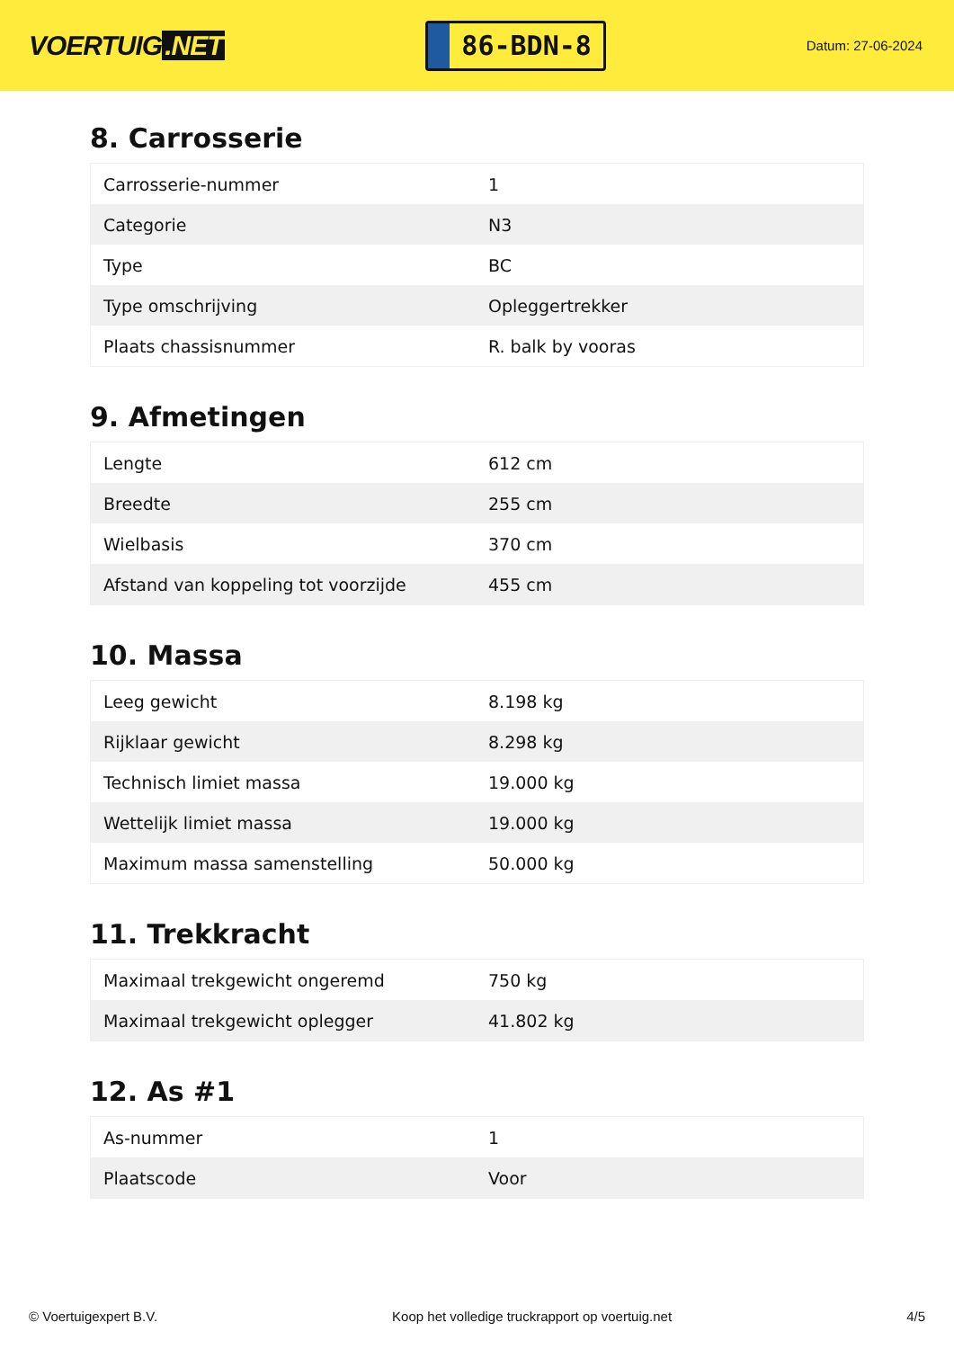VOERTUIG.NET
86-BDN-8
Datum: 27-06-2024
8. Carrosserie
| Carrosserie-nummer | 1 |
| Categorie | N3 |
| Type | BC |
| Type omschrijving | Opleggertrekker |
| Plaats chassisnummer | R. balk by vooras |
9. Afmetingen
| Lengte | 612 cm |
| Breedte | 255 cm |
| Wielbasis | 370 cm |
| Afstand van koppeling tot voorzijde | 455 cm |
10. Massa
| Leeg gewicht | 8.198 kg |
| Rijklaar gewicht | 8.298 kg |
| Technisch limiet massa | 19.000 kg |
| Wettelijk limiet massa | 19.000 kg |
| Maximum massa samenstelling | 50.000 kg |
11. Trekkracht
| Maximaal trekgewicht ongeremd | 750 kg |
| Maximaal trekgewicht oplegger | 41.802 kg |
12. As #1
| As-nummer | 1 |
| Plaatscode | Voor |
© Voertuigexpert B.V. Koop het volledige truckrapport op voertuig.net 4/5